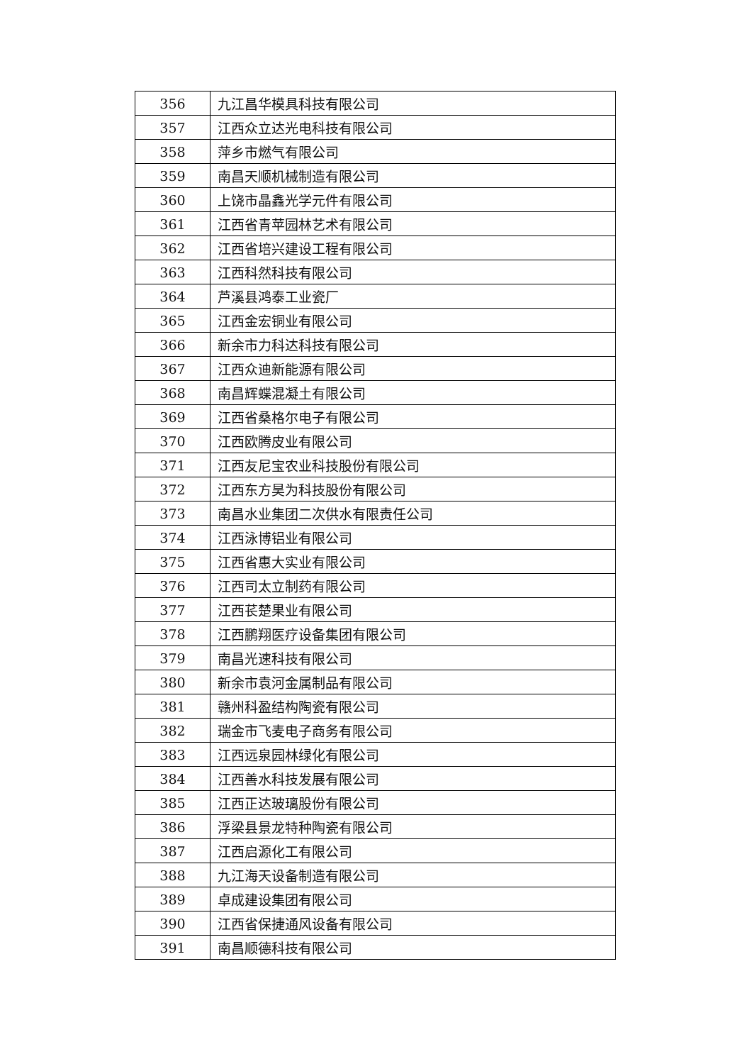| 356 | 九江昌华模具科技有限公司 |
| 357 | 江西众立达光电科技有限公司 |
| 358 | 萍乡市燃气有限公司 |
| 359 | 南昌天顺机械制造有限公司 |
| 360 | 上饶市晶鑫光学元件有限公司 |
| 361 | 江西省青苹园林艺术有限公司 |
| 362 | 江西省培兴建设工程有限公司 |
| 363 | 江西科然科技有限公司 |
| 364 | 芦溪县鸿泰工业瓷厂 |
| 365 | 江西金宏铜业有限公司 |
| 366 | 新余市力科达科技有限公司 |
| 367 | 江西众迪新能源有限公司 |
| 368 | 南昌辉蝶混凝土有限公司 |
| 369 | 江西省桑格尔电子有限公司 |
| 370 | 江西欧腾皮业有限公司 |
| 371 | 江西友尼宝农业科技股份有限公司 |
| 372 | 江西东方昊为科技股份有限公司 |
| 373 | 南昌水业集团二次供水有限责任公司 |
| 374 | 江西泳博铝业有限公司 |
| 375 | 江西省惠大实业有限公司 |
| 376 | 江西司太立制药有限公司 |
| 377 | 江西苌楚果业有限公司 |
| 378 | 江西鹏翔医疗设备集团有限公司 |
| 379 | 南昌光速科技有限公司 |
| 380 | 新余市袁河金属制品有限公司 |
| 381 | 赣州科盈结构陶瓷有限公司 |
| 382 | 瑞金市飞麦电子商务有限公司 |
| 383 | 江西远泉园林绿化有限公司 |
| 384 | 江西善水科技发展有限公司 |
| 385 | 江西正达玻璃股份有限公司 |
| 386 | 浮梁县景龙特种陶瓷有限公司 |
| 387 | 江西启源化工有限公司 |
| 388 | 九江海天设备制造有限公司 |
| 389 | 卓成建设集团有限公司 |
| 390 | 江西省保捷通风设备有限公司 |
| 391 | 南昌顺德科技有限公司 |